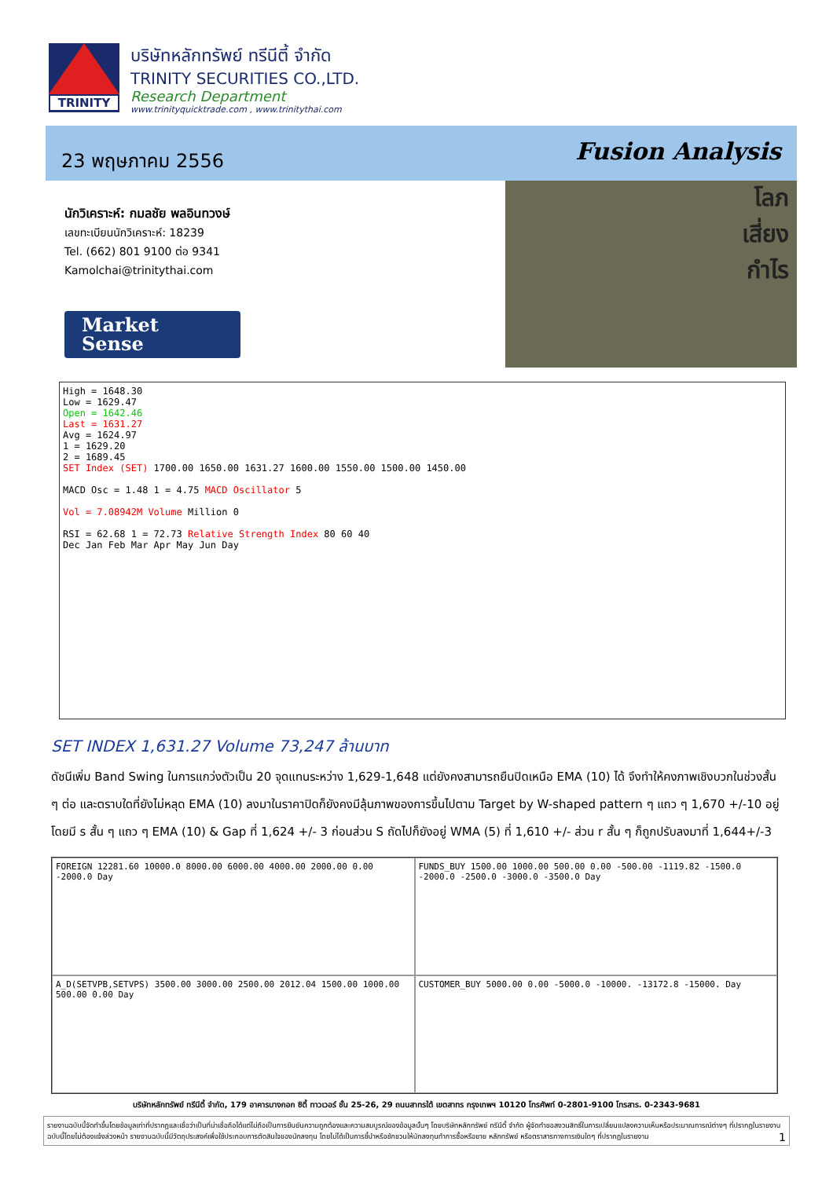TRINITY
บริษัทหลักทรัพย์ ทรีนีตี้ จำกัด
TRINITY SECURITIES CO.,LTD.
Research Department
www.trinityquicktrade.com , www.trinitythai.com
23 พฤษภาคม 2556
Fusion Analysis
นักวิเคราะห์: กมลชัย พลอินทวงษ์
เลขทะเบียนนักวิเคราะห์: 18239
Tel. (662) 801 9100 ต่อ 9341
Kamolchai@trinitythai.com
Market Sense
โลภ
เสี่ยง
กำไร
High = 1648.30
Low = 1629.47
Open = 1642.46
Last = 1631.27
Avg = 1624.97
1 = 1629.20
2 = 1689.45
SET Index (SET) 1700.00 1650.00 1631.27 1600.00 1550.00 1500.00 1450.00
MACD Osc = 1.48 1 = 4.75 MACD Oscillator 5
Vol = 7.08942M Volume Million 0
RSI = 62.68 1 = 72.73 Relative Strength Index 80 60 40
Dec Jan Feb Mar Apr May Jun Day
SET INDEX 1,631.27 Volume 73,247 ล้านบาท
ดัชนีเพิ่ม Band Swing ในการแกว่งตัวเป็น 20 จุดแทนระหว่าง 1,629-1,648 แต่ยังคงสามารถยืนปิดเหนือ EMA (10) ได้ จึงทำให้คงภาพเชิงบวกในช่วงสั้น ๆ ต่อ และตราบใดที่ยังไม่หลุด EMA (10) ลงมาในราคาปิดก็ยังคงมีลุ้นภาพของการขึ้นไปตาม Target by W-shaped pattern ๆ แถว ๆ 1,670 +/-10 อยู่โดยมี s สั้น ๆ แถว ๆ EMA (10) & Gap ที่ 1,624 +/- 3 ก่อนส่วน S ถัดไปก็ยังอยู่ WMA (5) ที่ 1,610 +/- ส่วน r สั้น ๆ ก็ถูกปรับลงมาที่ 1,644+/-3
FOREIGN 12281.60 10000.0 8000.00 6000.00 4000.00 2000.00 0.00 -2000.0 Day
FUNDS_BUY 1500.00 1000.00 500.00 0.00 -500.00 -1119.82 -1500.0 -2000.0 -2500.0 -3000.0 -3500.0 Day
A_D(SETVPB,SETVPS) 3500.00 3000.00 2500.00 2012.04 1500.00 1000.00 500.00 0.00 Day
CUSTOMER_BUY 5000.00 0.00 -5000.0 -10000. -13172.8 -15000. Day
บริษัทหลักทรัพย์ ทรีนีตี้ จำกัด, 179 อาคารบางกอก ซิตี้ ทาวเวอร์ ชั้น 25-26, 29 ถนนสาทรใต้ เขตสาทร กรุงเทพฯ 10120 โทรศัพท์ 0-2801-9100 โทรสาร. 0-2343-9681
รายงานฉบับนี้จัดทำขึ้นโดยข้อมูลเท่าที่ปรากฏและเชื่อว่าเป็นที่น่าเชื่อถือได้แต่ไม่ถือเป็นการยืนยันความถูกต้องและความสมบูรณ์ของข้อมูลนั้นๆ โดยบริษัทหลักทรัพย์ ทรีนีตี้ จำกัด ผู้จัดทำขอสงวนสิทธิ์ในการเปลี่ยนแปลงความเห็นหรือประมาณการณ์ต่างๆ ที่ปรากฏในรายงานฉบับนี้โดยไม่ต้องแจ้งล่วงหน้า รายงานฉบับนี้มีวัตถุประสงค์เพื่อใช้ประกอบการตัดสินใจของนักลงทุน โดยไม่ได้เป็นการชี้นำหรือชักชวนให้นักลงทุนทำการซื้อหรือขาย หลักทรัพย์ หรือตราสารทางการเงินใดๆ ที่ปรากฏในรายงาน 1